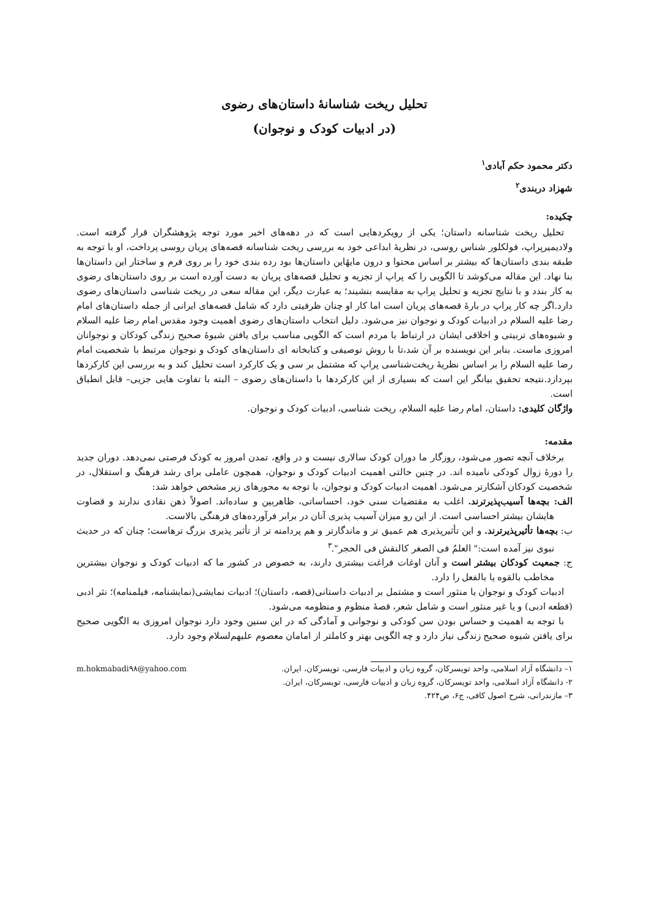تحلیل ریخت شناسانهٔ داستان‌های رضوی
(در ادبیات کودک و نوجوان)
دکتر محمود حکم آبادی<sup>۱</sup>
شهزاد دربندی<sup>۲</sup>
چکیده:
تحلیل ریخت شناسانه داستان؛ یکی از رویکردهایی است که در دهه‌های اخیر مورد توجه پژوهشگران قرار گرفته است. ولادیمیرپراپ، فولکلور شناس روسی، در نظریهٔ ابداعی خود به بررسی ریخت شناسانه قصه‌های پریان روسی پرداخت، او با توجه به طبقه بندی داستان‌ها که بیشتر بر اساس محتوا و درون مایهٔاین داستان‌ها بود رده بندی خود را بر روی فرم و ساختار این داستان‌ها بنا نهاد. این مقاله می‌کوشد تا الگویی را که پراپ از تجزیه و تحلیل قصه‌های پریان به دست آورده است بر روی داستان‌های رضوی به کار بندد و با نتایج تجزیه و تحلیل پراپ به مقایسه بنشیند؛ به عبارت دیگر، این مقاله سعی در ریخت شناسی داستان‌های رضوی دارد.اگر چه کار پراپ در بارهٔ قصه‌های پریان است اما کار او چنان ظرفیتی دارد که شامل قصه‌های ایرانی از جمله داستان‌های امام رضا علیه السلام در ادبیات کودک و نوجوان نیز می‌شود. دلیل انتخاب داستان‌های رضوی اهمیت وجود مقدس امام رضا علیه السلام و شیوه‌های تربیتی و اخلاقی ایشان در ارتباط با مردم است که الگویی مناسب برای یافتن شیوهٔ صحیح زندگی کودکان و نوجوانان امروزی ماست. بنابر این نویسنده بر آن شد،تا با روش توصیفی و کتابخانه ای داستان‌های کودک و نوجوان مرتبط با شخصیت امام رضا علیه السلام را بر اساس نظریهٔ ریخت‌شناسی پراپ که مشتمل بر سی و یک کارکرد است تحلیل کند و به بررسی این کارکردها بپردازد.نتیجه تحقیق بیانگر این است که بسیاری از این کارکردها با داستان‌های رضوی – البته با تفاوت هایی جزیی– قابل انطباق است.
واژگان کلیدی: داستان، امام رضا علیه السلام، ریخت شناسی، ادبیات کودک و نوجوان.
مقدمه:
برخلاف آنچه تصور می‌شود، روزگار ما دوران کودک سالاری نیست و در واقع، تمدن امروز به کودک فرصتی نمی‌دهد. دوران جدید را دورهٔ زوال کودکی نامیده اند. در چنین حالتی اهمیت ادبیات کودک و نوجوان، همچون عاملی برای رشد فرهنگ و استقلال، در شخصیت کودکان آشکارتر می‌شود. اهمیت ادبیات کودک و نوجوان، با توجه به محورهای زیر مشخص خواهد شد:
الف: بچه‌ها آسیب‌پذیرترند. اغلب به مقتضیات سنی خود، احساساتی، ظاهربین و ساده‌اند. اصولاً ذهن نقادی ندارند و قضاوت هایشان بیشتر احساسی است. از این رو میزان آسیب پذیری آنان در برابر فرآورده‌های فرهنگی بالاست.
ب: بچه‌ها تأثیرپذیرترند. و این تأثیرپذیری هم عمیق تر و ماندگارتر و هم پردامنه تر از تأثیر پذیری بزرگ ترهاست؛ چنان که در حدیث نبوی نیز آمده است:" العلمُ فی الصغر کالنقش فی الحجر".<sup>۳</sup>
ج: جمعیت کودکان بیشتر است و آنان اوغات فراغت بیشتری دارند، به خصوص در کشور ما که ادبیات کودک و نوجوان بیشترین مخاطب بالقوه یا بالفعل را دارد.
ادبیات کودک و نوجوان یا منثور است و مشتمل بر ادبیات داستانی(قصه، داستان)؛ ادبیات نمایشی(نمایشنامه، فیلمنامه)؛ نثر ادبی (قطعه ادبی) و یا غیر منثور است و شامل شعر، قصهٔ منظوم و منظومه می‌شود.
با توجه به اهمیت و حساس بودن سن کودکی و نوجوانی و آمادگی که در این سنین وجود دارد نوجوان امروزی به الگویی صحیح برای یافتن شیوه صحیح زندگی نیاز دارد و چه الگویی بهتر و کاملتر از امامان معصوم علیهم‌لسلام وجود دارد.
۱– دانشگاه آزاد اسلامی، واحد تویسرکان، گروه زبان و ادبیات فارسی، تویسرکان، ایران. m.hokmabadi۹۸@yahoo.com
۲- دانشگاه آزاد اسلامی، واحد تویسرکان، گروه زبان و ادبیات فارسی، تویسرکان، ایران.
۳– مازندرانی، شرح اصول کافی، ج۶، ص۴۲۴.